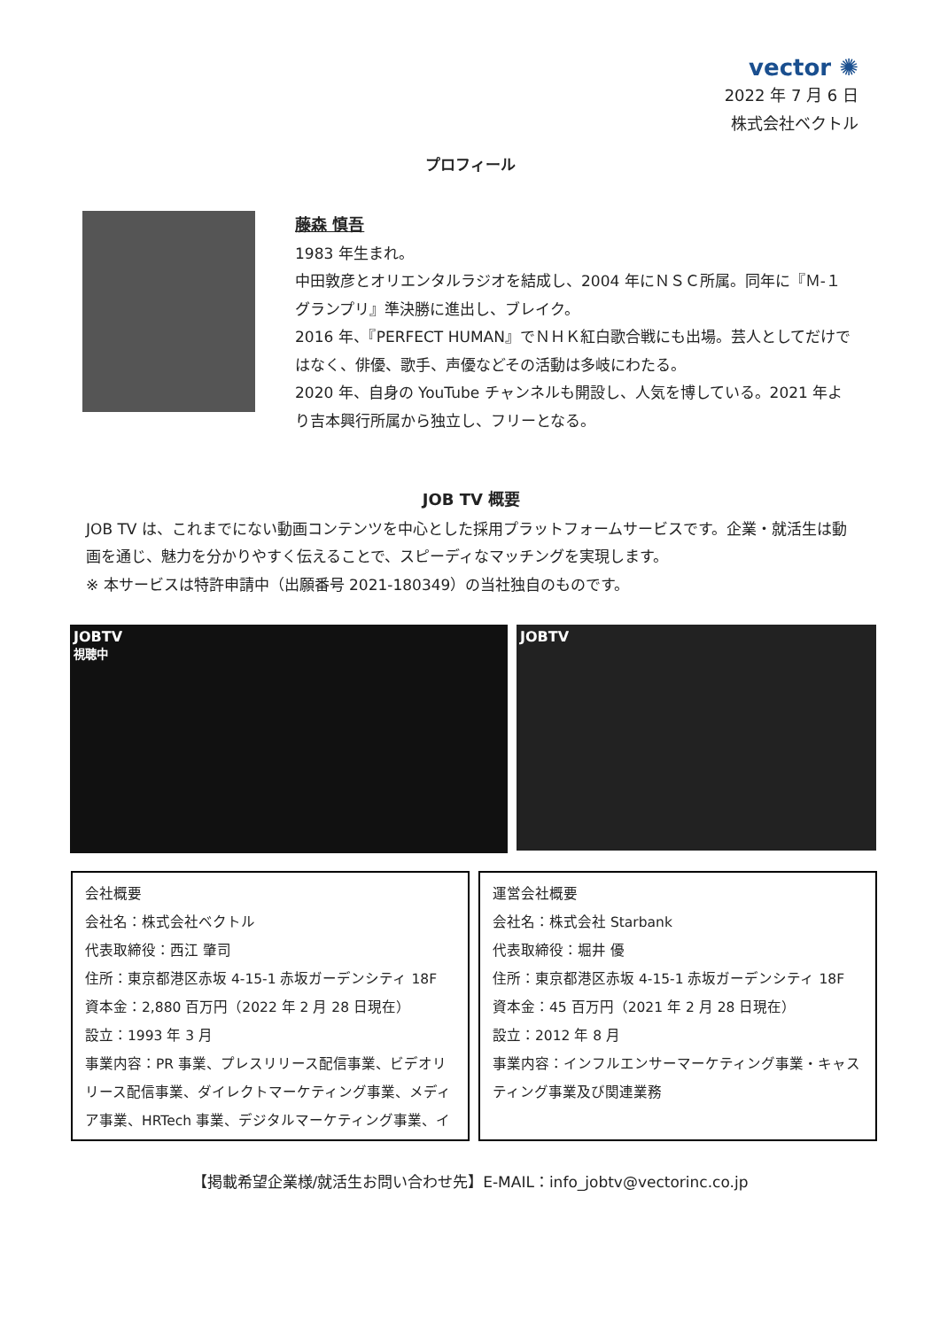vector ✺
2022 年 7 月 6 日
株式会社ベクトル
プロフィール
藤森 慎吾
1983 年生まれ。
中田敦彦とオリエンタルラジオを結成し、2004 年にＮＳＣ所属。同年に『Ｍ‐１グランプリ』準決勝に進出し、ブレイク。
2016 年、『PERFECT HUMAN』でＮＨＫ紅白歌合戦にも出場。芸人としてだけではなく、俳優、歌手、声優などその活動は多岐にわたる。
2020 年、自身の YouTube チャンネルも開設し、人気を博している。2021 年より吉本興行所属から独立し、フリーとなる。
JOB TV 概要
JOB TV は、これまでにない動画コンテンツを中心とした採用プラットフォームサービスです。企業・就活生は動画を通じ、魅力を分かりやすく伝えることで、スピーディなマッチングを実現します。
※ 本サービスは特許申請中（出願番号 2021-180349）の当社独自のものです。
JOBTV
視聴中
JOBTV
会社概要
会社名：株式会社ベクトル
代表取締役：西江 肇司
住所：東京都港区赤坂 4-15-1 赤坂ガーデンシティ 18F
資本金：2,880 百万円（2022 年 2 月 28 日現在）
設立：1993 年 3 月
事業内容：PR 事業、プレスリリース配信事業、ビデオリリース配信事業、ダイレクトマーケティング事業、メディア事業、HRTech 事業、デジタルマーケティング事業、イ
運営会社概要
会社名：株式会社 Starbank
代表取締役：堀井 優
住所：東京都港区赤坂 4-15-1 赤坂ガーデンシティ 18F
資本金：45 百万円（2021 年 2 月 28 日現在）
設立：2012 年 8 月
事業内容：インフルエンサーマーケティング事業・キャスティング事業及び関連業務
【掲載希望企業様/就活生お問い合わせ先】E-MAIL：info_jobtv@vectorinc.co.jp